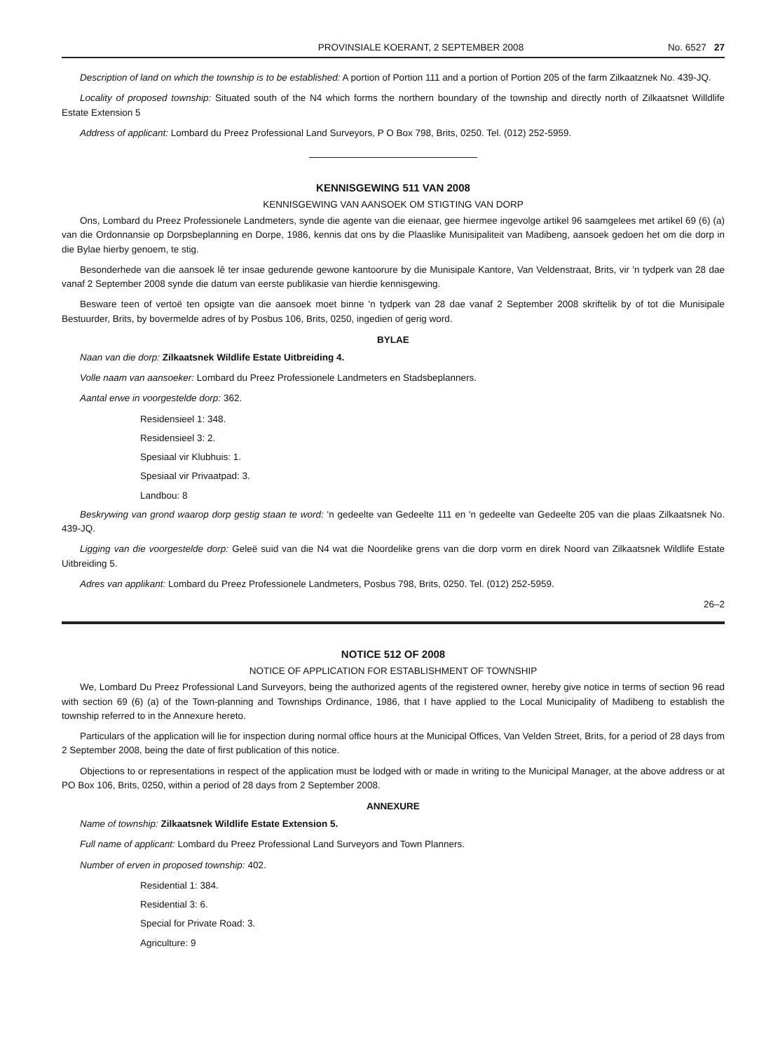PROVINSIALE KOERANT, 2 SEPTEMBER 2008 No. 6527 27
Description of land on which the township is to be established: A portion of Portion 111 and a portion of Portion 205 of the farm Zilkaatznek No. 439-JQ.
Locality of proposed township: Situated south of the N4 which forms the northern boundary of the township and directly north of Zilkaatsnet Willdlife Estate Extension 5
Address of applicant: Lombard du Preez Professional Land Surveyors, P O Box 798, Brits, 0250. Tel. (012) 252-5959.
KENNISGEWING 511 VAN 2008
KENNISGEWING VAN AANSOEK OM STIGTING VAN DORP
Ons, Lombard du Preez Professionele Landmeters, synde die agente van die eienaar, gee hiermee ingevolge artikel 96 saamgelees met artikel 69 (6) (a) van die Ordonnansie op Dorpsbeplanning en Dorpe, 1986, kennis dat ons by die Plaaslike Munisipaliteit van Madibeng, aansoek gedoen het om die dorp in die Bylae hierby genoem, te stig.
Besonderhede van die aansoek lê ter insae gedurende gewone kantoorure by die Munisipale Kantore, Van Veldenstraat, Brits, vir 'n tydperk van 28 dae vanaf 2 September 2008 synde die datum van eerste publikasie van hierdie kennisgewing.
Besware teen of vertoë ten opsigte van die aansoek moet binne 'n tydperk van 28 dae vanaf 2 September 2008 skriftelik by of tot die Munisipale Bestuurder, Brits, by bovermelde adres of by Posbus 106, Brits, 0250, ingedien of gerig word.
BYLAE
Naan van die dorp: Zilkaatsnek Wildlife Estate Uitbreiding 4.
Volle naam van aansoeker: Lombard du Preez Professionele Landmeters en Stadsbeplanners.
Aantal erwe in voorgestelde dorp: 362.
Residensieel 1: 348.
Residensieel 3: 2.
Spesiaal vir Klubhuis: 1.
Spesiaal vir Privaatpad: 3.
Landbou: 8
Beskrywing van grond waarop dorp gestig staan te word: 'n gedeelte van Gedeelte 111 en 'n gedeelte van Gedeelte 205 van die plaas Zilkaatsnek No. 439-JQ.
Ligging van die voorgestelde dorp: Geleë suid van die N4 wat die Noordelike grens van die dorp vorm en direk Noord van Zilkaatsnek Wildlife Estate Uitbreiding 5.
Adres van applikant: Lombard du Preez Professionele Landmeters, Posbus 798, Brits, 0250. Tel. (012) 252-5959.
26–2
NOTICE 512 OF 2008
NOTICE OF APPLICATION FOR ESTABLISHMENT OF TOWNSHIP
We, Lombard Du Preez Professional Land Surveyors, being the authorized agents of the registered owner, hereby give notice in terms of section 96 read with section 69 (6) (a) of the Town-planning and Townships Ordinance, 1986, that I have applied to the Local Municipality of Madibeng to establish the township referred to in the Annexure hereto.
Particulars of the application will lie for inspection during normal office hours at the Municipal Offices, Van Velden Street, Brits, for a period of 28 days from 2 September 2008, being the date of first publication of this notice.
Objections to or representations in respect of the application must be lodged with or made in writing to the Municipal Manager, at the above address or at PO Box 106, Brits, 0250, within a period of 28 days from 2 September 2008.
ANNEXURE
Name of township: Zilkaatsnek Wildlife Estate Extension 5.
Full name of applicant: Lombard du Preez Professional Land Surveyors and Town Planners.
Number of erven in proposed township: 402.
Residential 1: 384.
Residential 3: 6.
Special for Private Road: 3.
Agriculture: 9